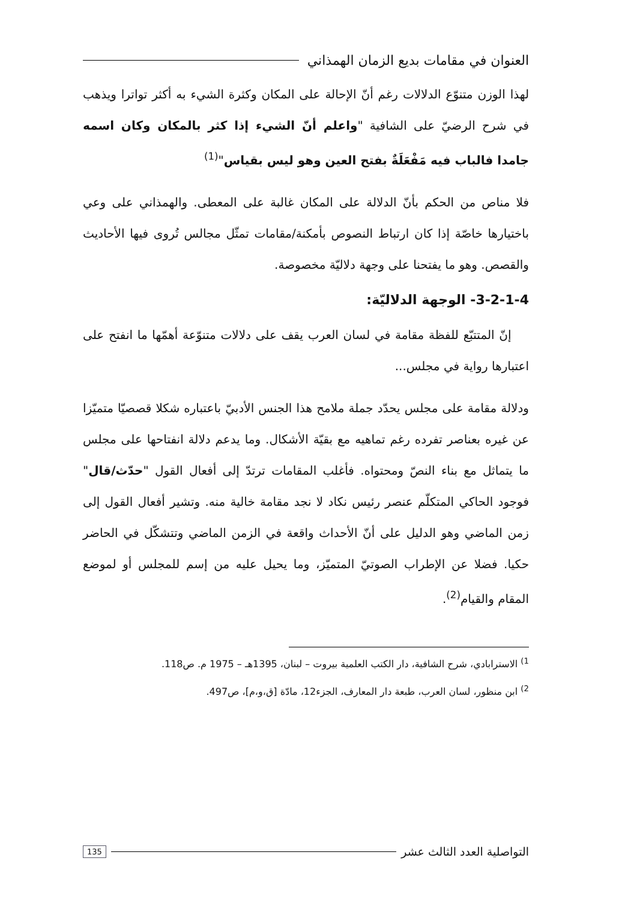العنوان في مقامات بديع الزمان الهمذاني
لهذا الوزن متنوّع الدلالات رغم أنّ الإحالة على المكان وكثرة الشيء به أكثر تواترا ويذهب في شرح الرضيّ على الشافية "واعلم أنّ الشيء إذا كثر بالمكان وكان اسمه جامدا فالباب فيه مَفْعَلَةٌ بفتح العين وهو ليس بقياس"<sup>(1)</sup>
فلا مناص من الحكم بأنّ الدلالة على المكان غالبة على المعطى. والهمذاني على وعي باختيارها خاصّة إذا كان ارتباط النصوص بأمكنة/مقامات تمثّل مجالس تُروى فيها الأحاديث والقصص. وهو ما يفتحنا على وجهة دلاليّة مخصوصة.
3-2-1-4- الوجهة الدلاليّة:
إنّ المتتبّع للفظة مقامة في لسان العرب يقف على دلالات متنوّعة أهمّها ما انفتح على اعتبارها رواية في مجلس...
ودلالة مقامة على مجلس يحدّد جملة ملامح هذا الجنس الأدبيّ باعتباره شكلا قصصيّا متميّزا عن غيره بعناصر تفرده رغم تماهيه مع بقيّة الأشكال. وما يدعم دلالة انفتاحها على مجلس ما يتماثل مع بناء النصّ ومحتواه. فأغلب المقامات ترتدّ إلى أفعال القول "حدّث/قال" فوجود الحاكي المتكلّم عنصر رئيس نكاد لا نجد مقامة خالية منه. وتشير أفعال القول إلى زمن الماضي وهو الدليل على أنّ الأحداث واقعة في الزمن الماضي وتتشكّل في الحاضر حكيا. فضلا عن الإطراب الصوتيّ المتميّز، وما يحيل عليه من إسم للمجلس أو لموضع المقام والقيام<sup>(2)</sup>.
<sup>1)</sup> الاسترابادي، شرح الشافية، دار الكتب العلمية بيروت – لبنان، 1395هـ – 1975 م. ص118.
<sup>2)</sup> ابن منظور، لسان العرب، طبعة دار المعارف، الجزء12، مادّة [ق،و،م]، ص497.
التواصلية العدد الثالث عشر 135